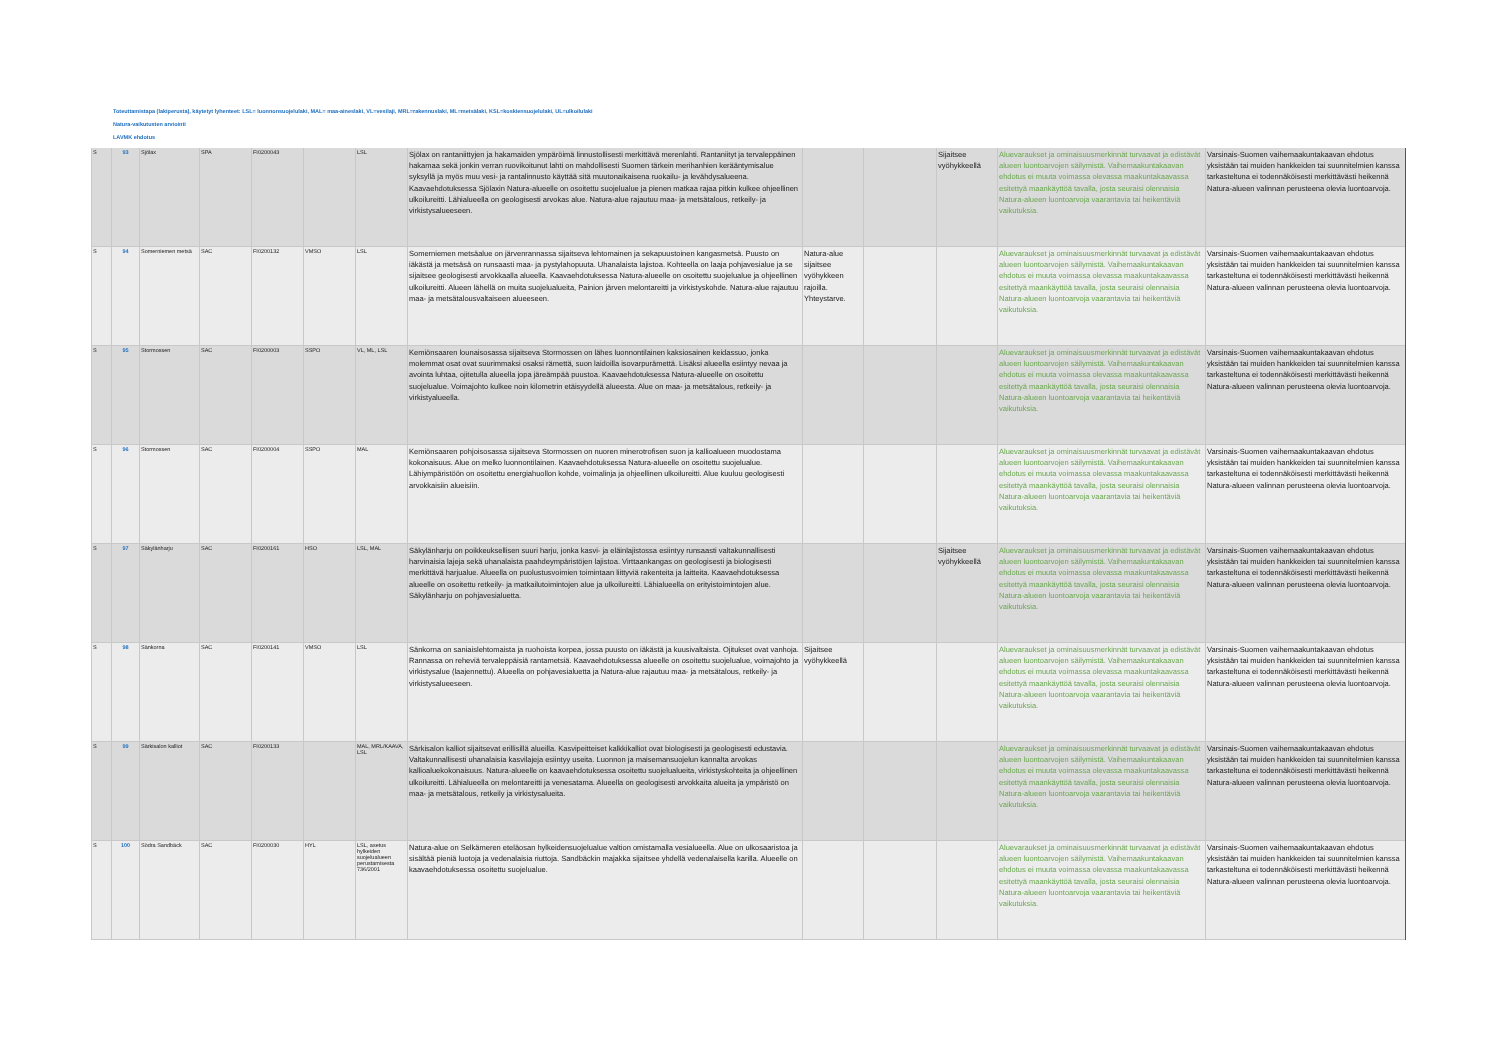Toteuttamistapa (lakiperusta), käytetyt lyhenteet: LSL= luonnonsuojelulaki, MAL= maa-aineslaki, VL=vesilaji, MRL=rakennuslaki, ML=metsälaki, KSL=koskiensuojelulaki, UL=ulkoilulaki
Natura-vaikutusten arviointi
LAVMK ehdotus
| S | 93 | Sjölax | SPA | FI0200043 | | LSL | Sjölax on rantaniittyjen ja hakamaiden ympäröimä linnustollisesti merkittävä merenlahti. Rantaniityt ja tervaleppäinen hakamaa sekä jonkin verran ruovikoitunut lahti on mahdollisesti Suomen tärkein merihanhien kerääntymisalue syksyllä ja myös muu vesi- ja rantalinnusto käyttää sitä muutonaikaisena ruokailu- ja levähdysalueena. Kaavaehdotuksessa Sjölaxin Natura-alueelle on osoitettu suojelualue ja pienen matkaa rajaa pitkin kulkee ohjeellinen ulkoilureitti. Lähialueella on geologisesti arvokas alue. Natura-alue rajautuu maa- ja metsätalous, retkeily- ja virkistysalueeseen. | | | Sijaitsee vyöhykkeellä | Aluevaraukset ja ominaisuusmerkinnät turvaavat ja edistävät alueen luontoarvojen säilymistä. Vaihemaakuntakaavan ehdotus ei muuta voimassa olevassa maakuntakaavassa esitettyä maankäyttöä tavalla, josta seuraisi olennaisia Natura-alueen luontoarvoja vaarantavia tai heikentäviä vaikutuksia. | Varsinais-Suomen vaihemaakuntakaavan ehdotus yksistään tai muiden hankkeiden tai suunnitelmien kanssa tarkasteltuna ei todennäköisesti merkittävästi heikennä Natura-alueen valinnan perusteena olevia luontoarvoja. |
| S | 94 | Somerniemen metsä | SAC | FI0200132 | VMSO | LSL | Somerniemen metsäalue on järvenrannassa sijaitseva lehtomainen ja sekapuustoinen kangasmetsä. Puusto on iäkästä ja metsäsä on runsaasti maa- ja pystylahopuuta. Uhanalaista lajistoa. Kohteella on laaja pohjavesialue ja se sijaitsee geologisesti arvokkaalla alueella. Kaavaehdotuksessa Natura-alueelle on osoitettu suojelualue ja ohjeellinen ulkoilureitti. Alueen lähellä on muita suojelualueita, Painion järven melontareitti ja virkistyskohde. Natura-alue rajautuu maa- ja metsätalousvaltaiseen alueeseen. | Natura-alue sijaitsee vyöhykkeen rajoilla. Yhteystarve. | | | Aluevaraukset ja ominaisuusmerkinnät turvaavat ja edistävät alueen luontoarvojen säilymistä. Vaihemaakuntakaavan ehdotus ei muuta voimassa olevassa maakuntakaavassa esitettyä maankäyttöä tavalla, josta seuraisi olennaisia Natura-alueen luontoarvoja vaarantavia tai heikentäviä vaikutuksia. | Varsinais-Suomen vaihemaakuntakaavan ehdotus yksistään tai muiden hankkeiden tai suunnitelmien kanssa tarkasteltuna ei todennäköisesti merkittävästi heikennä Natura-alueen valinnan perusteena olevia luontoarvoja. |
| S | 95 | Stormossen | SAC | FI0200003 | SSPO | VL, ML, LSL | Kemiönsaaren lounaisosassa sijaitseva Stormossen on lähes luonnontilainen kaksiosainen keidassuo, jonka molemmat osat ovat suurimmaksi osaksi rämettä, suon laidoilla isovarpurämettä. Lisäksi alueella esiintyy nevaa ja avointa luhtaa, ojitetulla alueella jopa järeämpää puustoa. Kaavaehdotuksessa Natura-alueelle on osoitettu suojelualue. Voimajohto kulkee noin kilometrin etäisyydellä alueesta. Alue on maa- ja metsätalous, retkeily- ja virkistyalueella. | | | | Aluevaraukset ja ominaisuusmerkinnät turvaavat ja edistävät alueen luontoarvojen säilymistä. Vaihemaakuntakaavan ehdotus ei muuta voimassa olevassa maakuntakaavassa esitettyä maankäyttöä tavalla, josta seuraisi olennaisia Natura-alueen luontoarvoja vaarantavia tai heikentäviä vaikutuksia. | Varsinais-Suomen vaihemaakuntakaavan ehdotus yksistään tai muiden hankkeiden tai suunnitelmien kanssa tarkasteltuna ei todennäköisesti merkittävästi heikennä Natura-alueen valinnan perusteena olevia luontoarvoja. |
| S | 96 | Stormossen | SAC | FI0200004 | SSPO | MAL | Kemiönsaaren pohjoisosassa sijaitseva Stormossen on nuoren minerotrofisen suon ja kallioalueen muodostama kokonaisuus. Alue on melko luonnontilainen. Kaavaehdotuksessa Natura-alueelle on osoitettu suojelualue. Lähiympäristöön on osoitettu energiahuollon kohde, voimalinja ja ohjeellinen ulkoilureitti. Alue kuuluu geologisesti arvokkaisiin alueisiin. | | | | Aluevaraukset ja ominaisuusmerkinnät turvaavat ja edistävät alueen luontoarvojen säilymistä. Vaihemaakuntakaavan ehdotus ei muuta voimassa olevassa maakuntakaavassa esitettyä maankäyttöä tavalla, josta seuraisi olennaisia Natura-alueen luontoarvoja vaarantavia tai heikentäviä vaikutuksia. | Varsinais-Suomen vaihemaakuntakaavan ehdotus yksistään tai muiden hankkeiden tai suunnitelmien kanssa tarkasteltuna ei todennäköisesti merkittävästi heikennä Natura-alueen valinnan perusteena olevia luontoarvoja. |
| S | 97 | Säkylänharju | SAC | FI0200161 | HSO | LSL, MAL | Säkylänharju on poikkeuksellisen suuri harju, jonka kasvi- ja eläinlajistossa esiintyy runsaasti valtakunnallisesti harvinaisia lajeja sekä uhanalaista paahdeympäristöjen lajistoa. Virttaankangas on geologisesti ja biologisesti merkittävä harjualue. Alueella on puolustusvoimien toimintaan liittyviä rakenteita ja laitteita. Kaavaehdotuksessa alueelle on osoitettu retkeily- ja matkailutoimintojen alue ja ulkoilureitti. Lähialueella on erityistoimintojen alue. Säkylänharju on pohjavesialuetta. | | | Sijaitsee vyöhykkeellä | Aluevaraukset ja ominaisuusmerkinnät turvaavat ja edistävät alueen luontoarvojen säilymistä. Vaihemaakuntakaavan ehdotus ei muuta voimassa olevassa maakuntakaavassa esitettyä maankäyttöä tavalla, josta seuraisi olennaisia Natura-alueen luontoarvoja vaarantavia tai heikentäviä vaikutuksia. | Varsinais-Suomen vaihemaakuntakaavan ehdotus yksistään tai muiden hankkeiden tai suunnitelmien kanssa tarkasteltuna ei todennäköisesti merkittävästi heikennä Natura-alueen valinnan perusteena olevia luontoarvoja. |
| S | 98 | Sänkorna | SAC | FI0200141 | VMSO | LSL | Sänkorna on saniaislehtomaista ja ruohoista korpea, jossa puusto on iäkästä ja kuusivaltaista. Ojitukset ovat vanhoja. Rannassa on reheviä tervaleppäisiä rantametsiä. Kaavaehdotuksessa alueelle on osoitettu suojelualue, voimajohto ja virkistysalue (laajennettu). Alueella on pohjavesialuetta ja Natura-alue rajautuu maa- ja metsätalous, retkeily- ja virkistysalueeseen. | Sijaitsee vyöhykkeellä | | | Aluevaraukset ja ominaisuusmerkinnät turvaavat ja edistävät alueen luontoarvojen säilymistä. Vaihemaakuntakaavan ehdotus ei muuta voimassa olevassa maakuntakaavassa esitettyä maankäyttöä tavalla, josta seuraisi olennaisia Natura-alueen luontoarvoja vaarantavia tai heikentäviä vaikutuksia. | Varsinais-Suomen vaihemaakuntakaavan ehdotus yksistään tai muiden hankkeiden tai suunnitelmien kanssa tarkasteltuna ei todennäköisesti merkittävästi heikennä Natura-alueen valinnan perusteena olevia luontoarvoja. |
| S | 99 | Särkisalon kalliot | SAC | FI0200133 | | MAL, MRL/KAAVA, LSL | Särkisalon kalliot sijaitsevat erillisillä alueilla. Kasvipeitteiset kalkkikalliot ovat biologisesti ja geologisesti edustavia. Valtakunnallisesti uhanalaisia kasvilajeja esiintyy useita. Luonnon ja maisemansuojelun kannalta arvokas kallioaluekokonaisuus. Natura-alueelle on kaavaehdotuksessa osoitettu suojelualueita, virkistyskohteita ja ohjeellinen ulkoilureitti. Lähialueella on melontareitti ja venesatama. Alueella on geologisesti arvokkaita alueita ja ympäristö on maa- ja metsätalous, retkeily ja virkistysalueita. | | | | Aluevaraukset ja ominaisuusmerkinnät turvaavat ja edistävät alueen luontoarvojen säilymistä. Vaihemaakuntakaavan ehdotus ei muuta voimassa olevassa maakuntakaavassa esitettyä maankäyttöä tavalla, josta seuraisi olennaisia Natura-alueen luontoarvoja vaarantavia tai heikentäviä vaikutuksia. | Varsinais-Suomen vaihemaakuntakaavan ehdotus yksistään tai muiden hankkeiden tai suunnitelmien kanssa tarkasteltuna ei todennäköisesti merkittävästi heikennä Natura-alueen valinnan perusteena olevia luontoarvoja. |
| S | 100 | Södra Sandbäck | SAC | FI0200030 | HYL | LSL, asetus hylkeiden suojelualueen perustamisesta 736/2001 | Natura-alue on Selkämeren eteläosan hylkeidensuojelualue valtion omistamalla vesialueella. Alue on ulkosaaristoa ja sisältää pieniä luotoja ja vedenalaisia riuttoja. Sandbäckin majakka sijaitsee yhdellä vedenalaisella karilla. Alueelle on kaavaehdotuksessa osoitettu suojelualue. | | | | Aluevaraukset ja ominaisuusmerkinnät turvaavat ja edistävät alueen luontoarvojen säilymistä. Vaihemaakuntakaavan ehdotus ei muuta voimassa olevassa maakuntakaavassa esitettyä maankäyttöä tavalla, josta seuraisi olennaisia Natura-alueen luontoarvoja vaarantavia tai heikentäviä vaikutuksia. | Varsinais-Suomen vaihemaakuntakaavan ehdotus yksistään tai muiden hankkeiden tai suunnitelmien kanssa tarkasteltuna ei todennäköisesti merkittävästi heikennä Natura-alueen valinnan perusteena olevia luontoarvoja. |